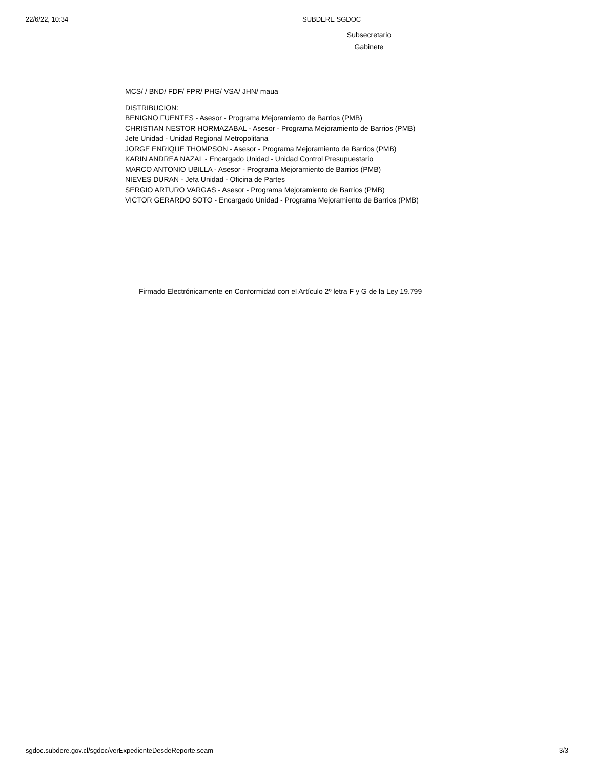22/6/22, 10:34 SUBDERE SGDOC
Subsecretario
Gabinete
MCS/ / BND/ FDF/ FPR/ PHG/ VSA/ JHN/ maua
DISTRIBUCION:
BENIGNO FUENTES - Asesor - Programa Mejoramiento de Barrios (PMB)
CHRISTIAN NESTOR HORMAZABAL - Asesor - Programa Mejoramiento de Barrios (PMB)
Jefe Unidad - Unidad Regional Metropolitana
JORGE ENRIQUE THOMPSON - Asesor - Programa Mejoramiento de Barrios (PMB)
KARIN ANDREA NAZAL - Encargado Unidad - Unidad Control Presupuestario
MARCO ANTONIO UBILLA - Asesor - Programa Mejoramiento de Barrios (PMB)
NIEVES DURAN - Jefa Unidad - Oficina de Partes
SERGIO ARTURO VARGAS - Asesor - Programa Mejoramiento de Barrios (PMB)
VICTOR GERARDO SOTO - Encargado Unidad - Programa Mejoramiento de Barrios (PMB)
Firmado Electrónicamente en Conformidad con el Artículo 2º letra F y G de la Ley 19.799
sgdoc.subdere.gov.cl/sgdoc/verExpedienteDesdeReporte.seam 3/3